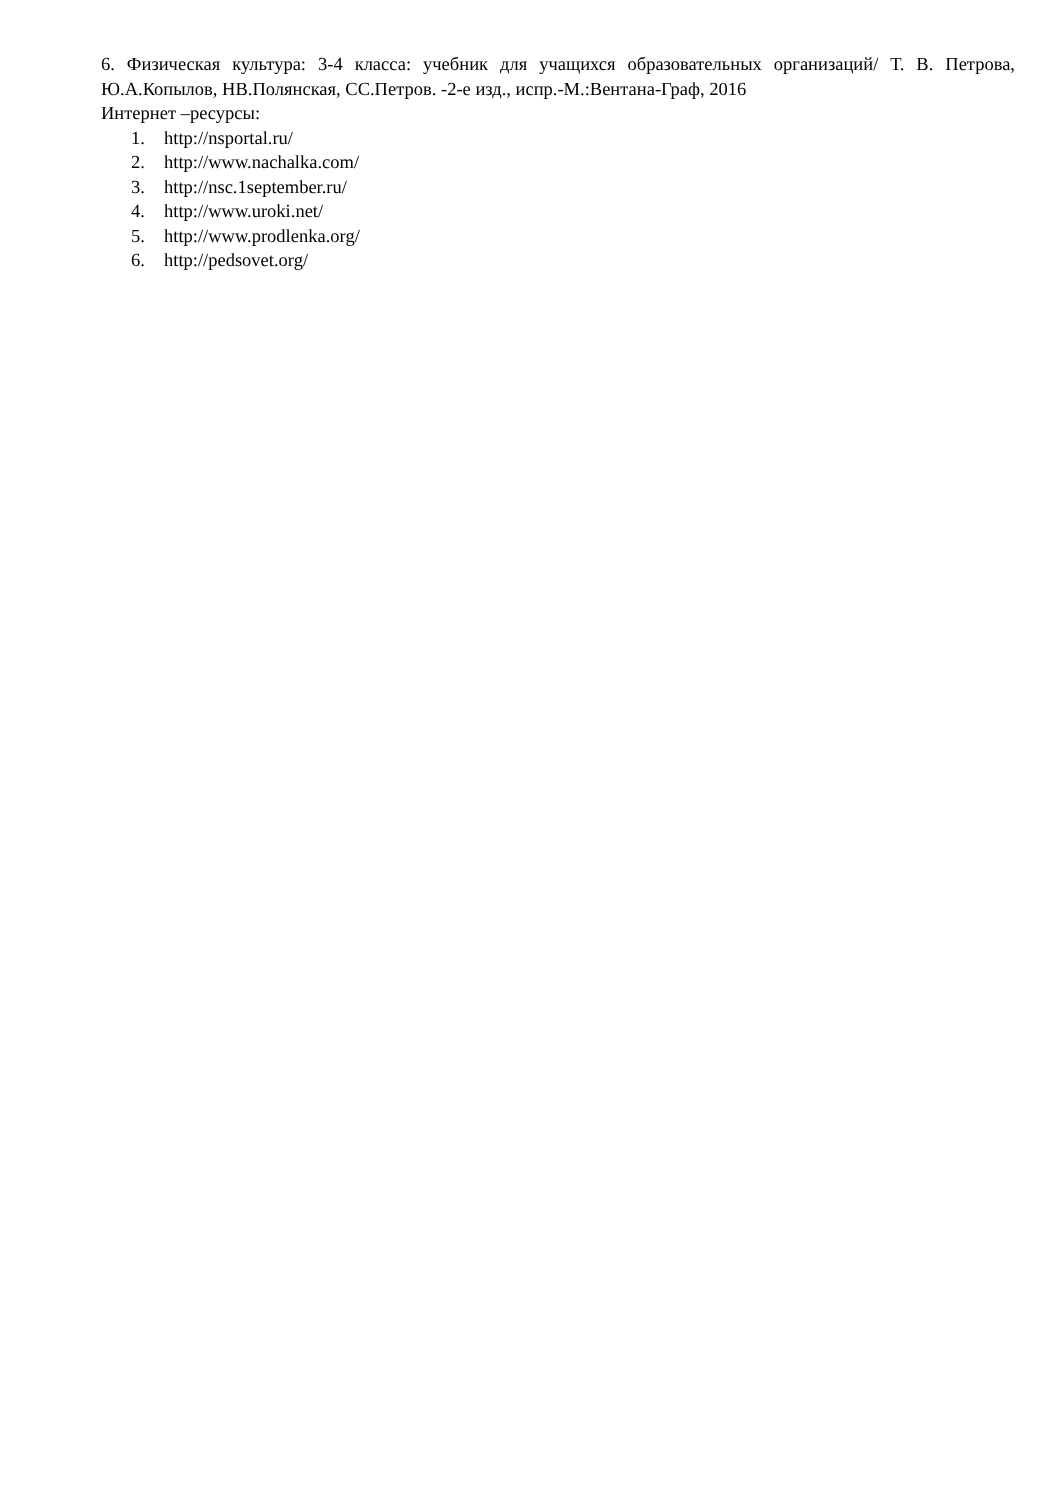6. Физическая культура: 3-4 класса: учебник для учащихся образовательных организаций/ Т. В. Петрова, Ю.А.Копылов, НВ.Полянская, СС.Петров. -2-е изд., испр.-М.:Вентана-Граф, 2016
Интернет –ресурсы:
1. http://nsportal.ru/
2. http://www.nachalka.com/
3. http://nsc.1september.ru/
4. http://www.uroki.net/
5. http://www.prodlenka.org/
6. http://pedsovet.org/